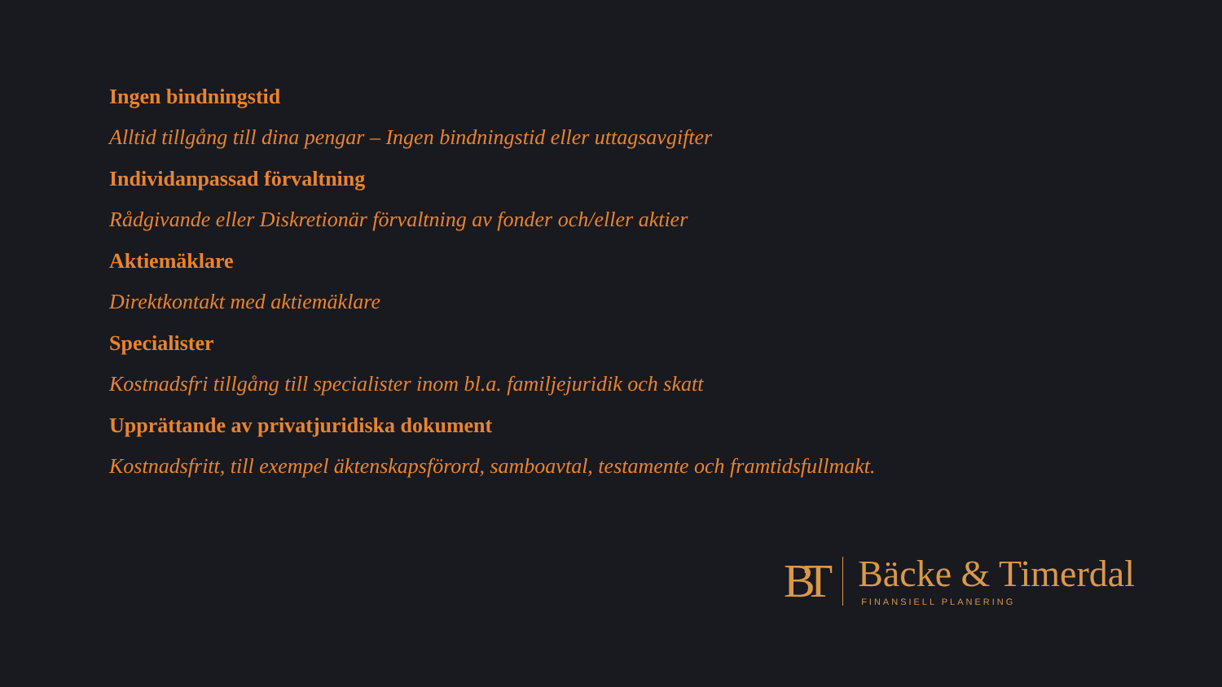Ingen bindningstid
Alltid tillgång till dina pengar – Ingen bindningstid eller uttagsavgifter
Individanpassad förvaltning
Rådgivande eller Diskretionär förvaltning av fonder och/eller aktier
Aktiemäklare
Direktkontakt med aktiemäklare
Specialister
Kostnadsfri tillgång till specialister inom bl.a. familjejuridik och skatt
Upprättande av privatjuridiska dokument
Kostnadsfritt, till exempel äktenskapsförord, samboavtal, testamente och framtidsfullmakt.
BT
Bäcke & Timerdal
FINANSIELL PLANERING